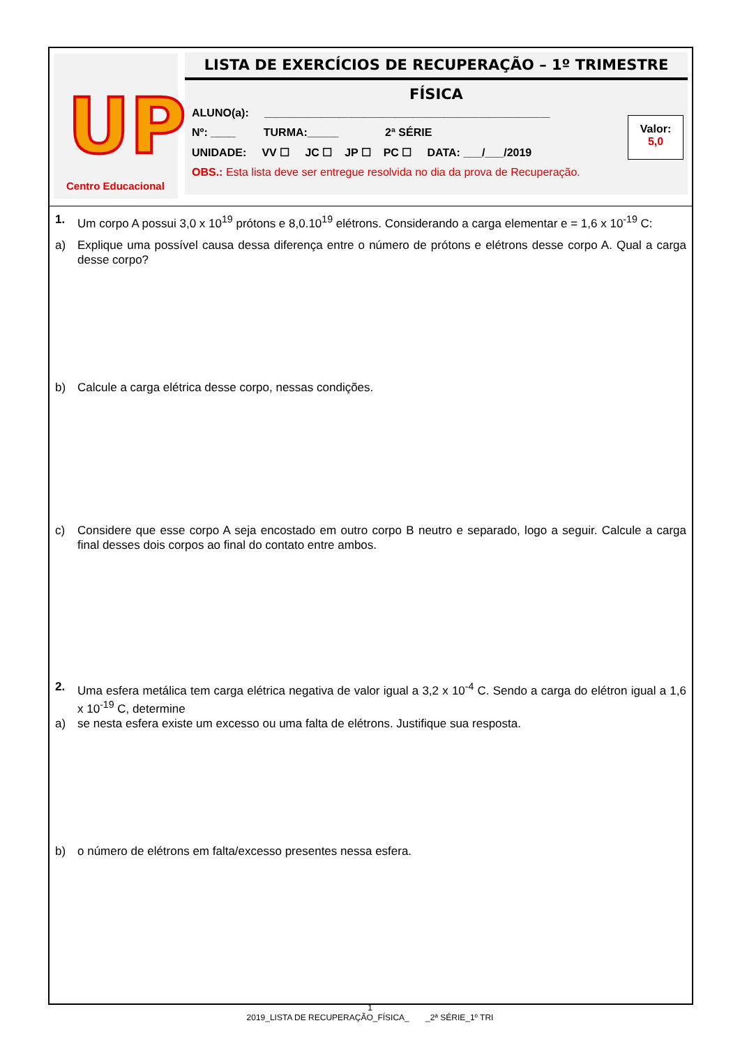UP
Centro Educacional
LISTA DE EXERCÍCIOS DE RECUPERAÇÃO – 1º TRIMESTRE
FÍSICA
ALUNO(a): ______________________________________________
Nº: ____ TURMA:_____ 2ª SÉRIE
UNIDADE: VV ☐ JC ☐ JP ☐ PC ☐ DATA: ___/___/2019
OBS.: Esta lista deve ser entregue resolvida no dia da prova de Recuperação.
Valor:
5,0
1. Um corpo A possui 3,0 x 10<sup>19</sup> prótons e 8,0.10<sup>19</sup> elétrons. Considerando a carga elementar e = 1,6 x 10<sup>-19</sup> C:
a) Explique uma possível causa dessa diferença entre o número de prótons e elétrons desse corpo A. Qual a carga desse corpo?
b) Calcule a carga elétrica desse corpo, nessas condições.
c) Considere que esse corpo A seja encostado em outro corpo B neutro e separado, logo a seguir. Calcule a carga final desses dois corpos ao final do contato entre ambos.
2. Uma esfera metálica tem carga elétrica negativa de valor igual a 3,2 x 10<sup>-4</sup> C. Sendo a carga do elétron igual a 1,6 x 10<sup>-19</sup> C, determine
a) se nesta esfera existe um excesso ou uma falta de elétrons. Justifique sua resposta.
b) o número de elétrons em falta/excesso presentes nessa esfera.
1
2019_LISTA DE RECUPERAÇÃO_FÍSICA_ _2ª SÉRIE_1º TRI